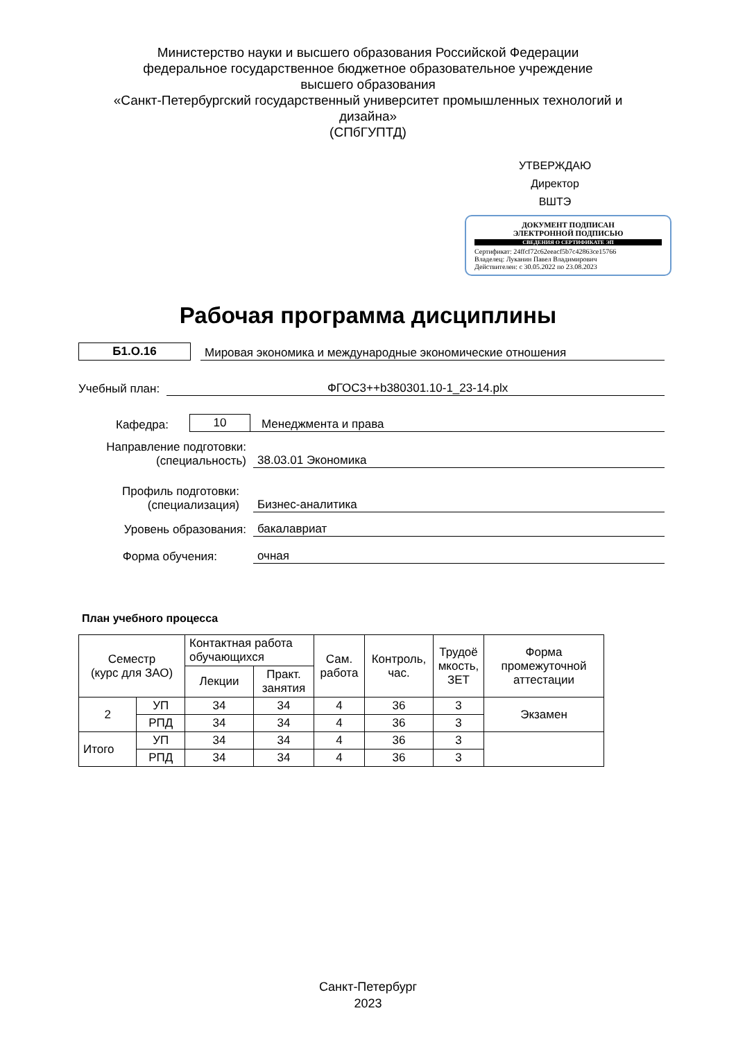Министерство науки и высшего образования Российской Федерации
федеральное государственное бюджетное образовательное учреждение
высшего образования
«Санкт-Петербургский государственный университет промышленных технологий и дизайна»
(СПбГУПТД)
УТВЕРЖДАЮ
Директор ВШТЭ
ДОКУМЕНТ ПОДПИСАН
ЭЛЕКТРОННОЙ ПОДПИСЬЮ
СВЕДЕНИЯ О СЕРТИФИКАТЕ ЭП
Сертификат: 24ffcf72c62eeacf5b7c42863ce15766
Владелец: Луканин Павел Владимирович
Действителен: с 30.05.2022 по 23.08.2023
Рабочая программа дисциплины
Б1.О.16 Мировая экономика и международные экономические отношения
Учебный план: ФГОС3++b380301.10-1_23-14.plx
Кафедра: 10 Менеджмента и права
Направление подготовки:
(специальность) 38.03.01 Экономика
Профиль подготовки:
(специализация) Бизнес-аналитика
Уровень образования: бакалавриат
Форма обучения: очная
План учебного процесса
| Семестр (курс для ЗАО) | | Контактная работа обучающихся | | Сам. работа | Контроль, час. | Трудоё мкость, ЗЕТ | Форма промежуточной аттестации |
| --- | --- | --- | --- | --- | --- | --- | --- |
| | | Лекции | Практ. занятия | | | | |
| 2 | УП | 34 | 34 | 4 | 36 | 3 | Экзамен |
| | РПД | 34 | 34 | 4 | 36 | 3 | |
| Итого | УП | 34 | 34 | 4 | 36 | 3 | |
| | РПД | 34 | 34 | 4 | 36 | 3 | |
Санкт-Петербург
2023